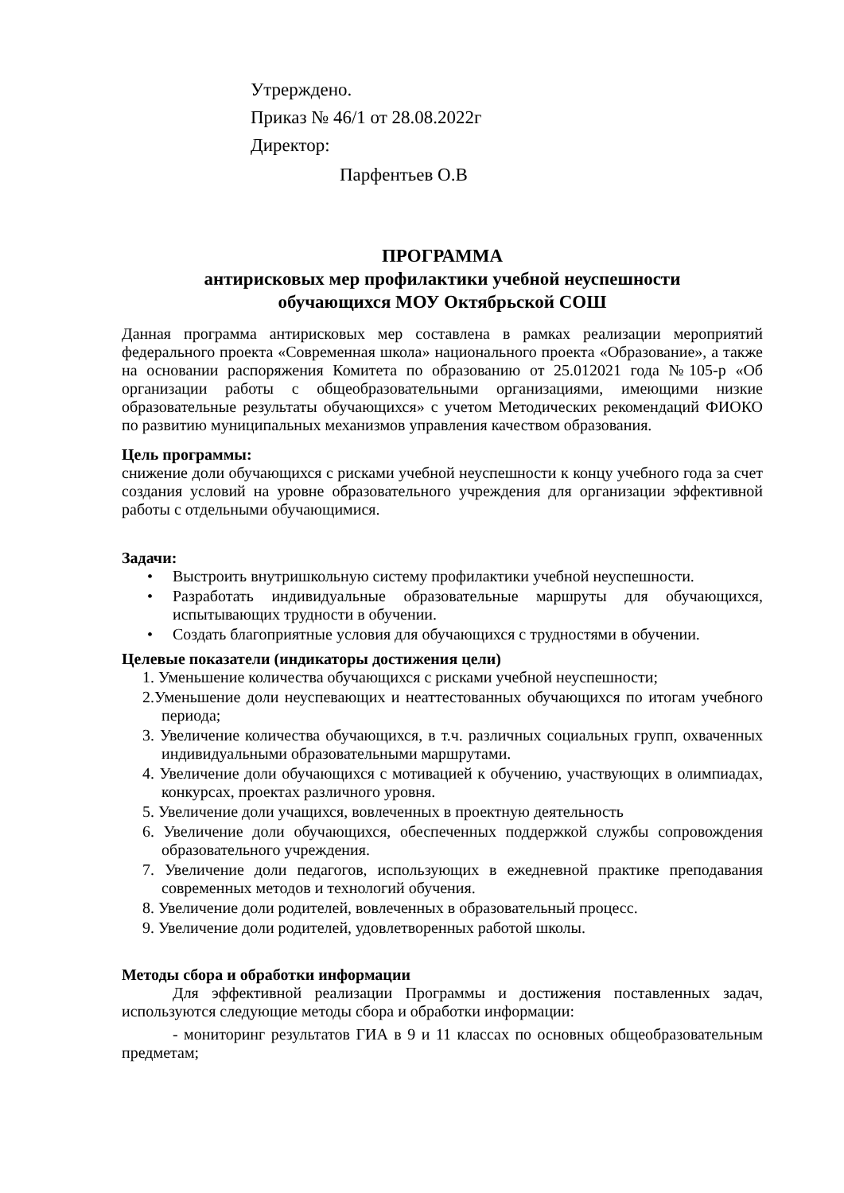Утрерждено.
Приказ № 46/1 от 28.08.2022г
Директор:
Парфентьев О.В
ПРОГРАММА
антирисковых мер профилактики учебной неуспешности
обучающихся МОУ Октябрьской СОШ
Данная программа антирисковых мер составлена в рамках реализации мероприятий федерального проекта «Современная школа» национального проекта «Образование», а также на основании распоряжения Комитета по образованию от 25.012021 года №105-р «Об организации работы с общеобразовательными организациями, имеющими низкие образовательные результаты обучающихся» с учетом Методических рекомендаций ФИОКО по развитию муниципальных механизмов управления качеством образования.
Цель программы:
снижение доли обучающихся с рисками учебной неуспешности к концу учебного года за счет создания условий на уровне образовательного учреждения для организации эффективной работы с отдельными обучающимися.
Задачи:
• Выстроить внутришкольную систему профилактики учебной неуспешности.
• Разработать индивидуальные образовательные маршруты для обучающихся, испытывающих трудности в обучении.
• Создать благоприятные условия для обучающихся с трудностями в обучении.
Целевые показатели (индикаторы достижения цели)
1. Уменьшение количества обучающихся с рисками учебной неуспешности;
2.Уменьшение доли неуспевающих и неаттестованных обучающихся по итогам учебного периода;
3. Увеличение количества обучающихся, в т.ч. различных социальных групп, охваченных индивидуальными образовательными маршрутами.
4. Увеличение доли обучающихся с мотивацией к обучению, участвующих в олимпиадах, конкурсах, проектах различного уровня.
5. Увеличение доли учащихся, вовлеченных в проектную деятельность
6. Увеличение доли обучающихся, обеспеченных поддержкой службы сопровождения образовательного учреждения.
7. Увеличение доли педагогов, использующих в ежедневной практике преподавания современных методов и технологий обучения.
8. Увеличение доли родителей, вовлеченных в образовательный процесс.
9. Увеличение доли родителей, удовлетворенных работой школы.
Методы сбора и обработки информации
Для эффективной реализации Программы и достижения поставленных задач, используются следующие методы сбора и обработки информации:
- мониторинг результатов ГИА в 9 и 11 классах по основных общеобразовательным предметам;